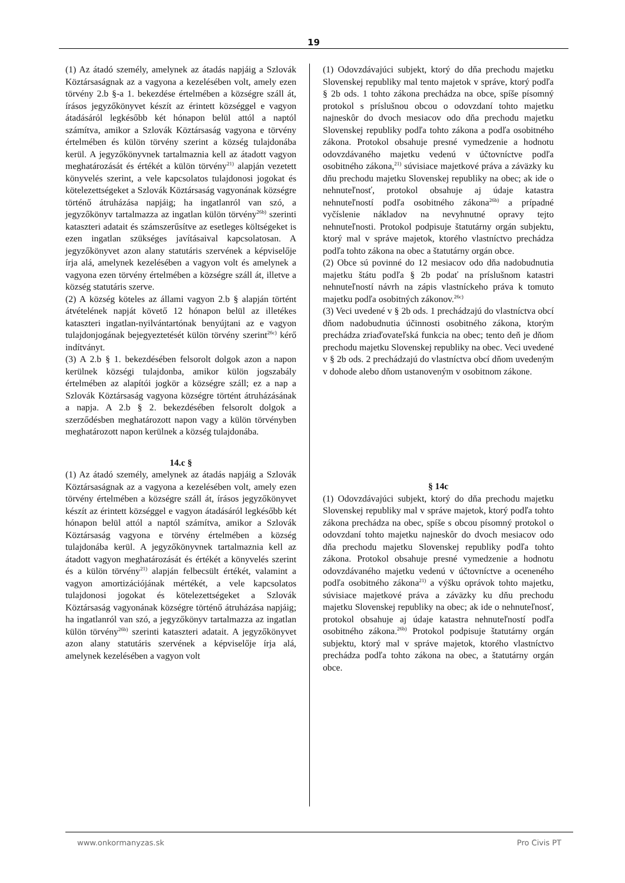19
(1) Az átadó személy, amelynek az átadás napjáig a Szlovák Köztársaságnak az a vagyona a kezelésében volt, amely ezen törvény 2.b §-a 1. bekezdése értelmében a községre száll át, írásos jegyzőkönyvet készít az érintett községgel e vagyon átadásáról legkésőbb két hónapon belül attól a naptól számítva, amikor a Szlovák Köztársaság vagyona e törvény értelmében és külön törvény szerint a község tulajdonába kerül. A jegyzőkönyvnek tartalmaznia kell az átadott vagyon meghatározását és értékét a külön törvény<sup>21)</sup> alapján vezetett könyvelés szerint, a vele kapcsolatos tulajdonosi jogokat és kötelezettségeket a Szlovák Köztársaság vagyonának községre történő átruházása napjáig; ha ingatlanról van szó, a jegyzőkönyv tartalmazza az ingatlan külön törvény<sup>26b)</sup> szerinti kataszteri adatait és számszerűsítve az esetleges költségeket is ezen ingatlan szükséges javításaival kapcsolatosan. A jegyzőkönyvet azon alany statutáris szervének a képviselője írja alá, amelynek kezelésében a vagyon volt és amelynek a vagyona ezen törvény értelmében a községre száll át, illetve a község statutáris szerve.
(2) A község köteles az állami vagyon 2.b § alapján történt átvételének napját követő 12 hónapon belül az illetékes kataszteri ingatlan-nyilvántartónak benyújtani az e vagyon tulajdonjogának bejegyeztetését külön törvény szerint<sup>26c)</sup> kérő indítványt.
(3) A 2.b § 1. bekezdésében felsorolt dolgok azon a napon kerülnek községi tulajdonba, amikor külön jogszabály értelmében az alapítói jogkör a községre száll; ez a nap a Szlovák Köztársaság vagyona községre történt átruházásának a napja. A 2.b § 2. bekezdésében felsorolt dolgok a szerződésben meghatározott napon vagy a külön törvényben meghatározott napon kerülnek a község tulajdonába.
14.c §
(1) Az átadó személy, amelynek az átadás napjáig a Szlovák Köztársaságnak az a vagyona a kezelésében volt, amely ezen törvény értelmében a községre száll át, írásos jegyzőkönyvet készít az érintett községgel e vagyon átadásáról legkésőbb két hónapon belül attól a naptól számítva, amikor a Szlovák Köztársaság vagyona e törvény értelmében a község tulajdonába kerül. A jegyzőkönyvnek tartalmaznia kell az átadott vagyon meghatározását és értékét a könyvelés szerint és a külön törvény<sup>21)</sup> alapján felbecsült értékét, valamint a vagyon amortizációjának mértékét, a vele kapcsolatos tulajdonosi jogokat és kötelezettségeket a Szlovák Köztársaság vagyonának községre történő átruházása napjáig; ha ingatlanról van szó, a jegyzőkönyv tartalmazza az ingatlan külön törvény<sup>26b)</sup> szerinti kataszteri adatait. A jegyzőkönyvet azon alany statutáris szervének a képviselője írja alá, amelynek kezelésében a vagyon volt
(1) Odovzdávajúci subjekt, ktorý do dňa prechodu majetku Slovenskej republiky mal tento majetok v správe, ktorý podľa § 2b ods. 1 tohto zákona prechádza na obce, spíše písomný protokol s príslušnou obcou o odovzdaní tohto majetku najneskôr do dvoch mesiacov odo dňa prechodu majetku Slovenskej republiky podľa tohto zákona a podľa osobitného zákona. Protokol obsahuje presné vymedzenie a hodnotu odovzdávaného majetku vedenú v účtovníctve podľa osobitného zákona,<sup>21)</sup> súvisiace majetkové práva a záväzky ku dňu prechodu majetku Slovenskej republiky na obec; ak ide o nehnuteľnosť, protokol obsahuje aj údaje katastra nehnuteľností podľa osobitného zákona<sup>26b)</sup> a prípadné vyčíslenie nákladov na nevyhnutné opravy tejto nehnuteľnosti. Protokol podpisuje štatutárny orgán subjektu, ktorý mal v správe majetok, ktorého vlastníctvo prechádza podľa tohto zákona na obec a štatutárny orgán obce.
(2) Obce sú povinné do 12 mesiacov odo dňa nadobudnutia majetku štátu podľa § 2b podať na príslušnom katastri nehnuteľností návrh na zápis vlastníckeho práva k tomuto majetku podľa osobitných zákonov.<sup>26c)</sup>
(3) Veci uvedené v § 2b ods. 1 prechádzajú do vlastníctva obcí dňom nadobudnutia účinnosti osobitného zákona, ktorým prechádza zriaďovateľská funkcia na obec; tento deň je dňom prechodu majetku Slovenskej republiky na obec. Veci uvedené v § 2b ods. 2 prechádzajú do vlastníctva obcí dňom uvedeným v dohode alebo dňom ustanoveným v osobitnom zákone.
§ 14c
(1) Odovzdávajúci subjekt, ktorý do dňa prechodu majetku Slovenskej republiky mal v správe majetok, ktorý podľa tohto zákona prechádza na obec, spíše s obcou písomný protokol o odovzdaní tohto majetku najneskôr do dvoch mesiacov odo dňa prechodu majetku Slovenskej republiky podľa tohto zákona. Protokol obsahuje presné vymedzenie a hodnotu odovzdávaného majetku vedenú v účtovníctve a oceneného podľa osobitného zákona<sup>21)</sup> a výšku oprávok tohto majetku, súvisiace majetkové práva a záväzky ku dňu prechodu majetku Slovenskej republiky na obec; ak ide o nehnuteľnosť, protokol obsahuje aj údaje katastra nehnuteľností podľa osobitného zákona.<sup>26b)</sup> Protokol podpisuje štatutárny orgán subjektu, ktorý mal v správe majetok, ktorého vlastníctvo prechádza podľa tohto zákona na obec, a štatutárny orgán obce.
www.onkormanyzas.sk Pro Civis PT